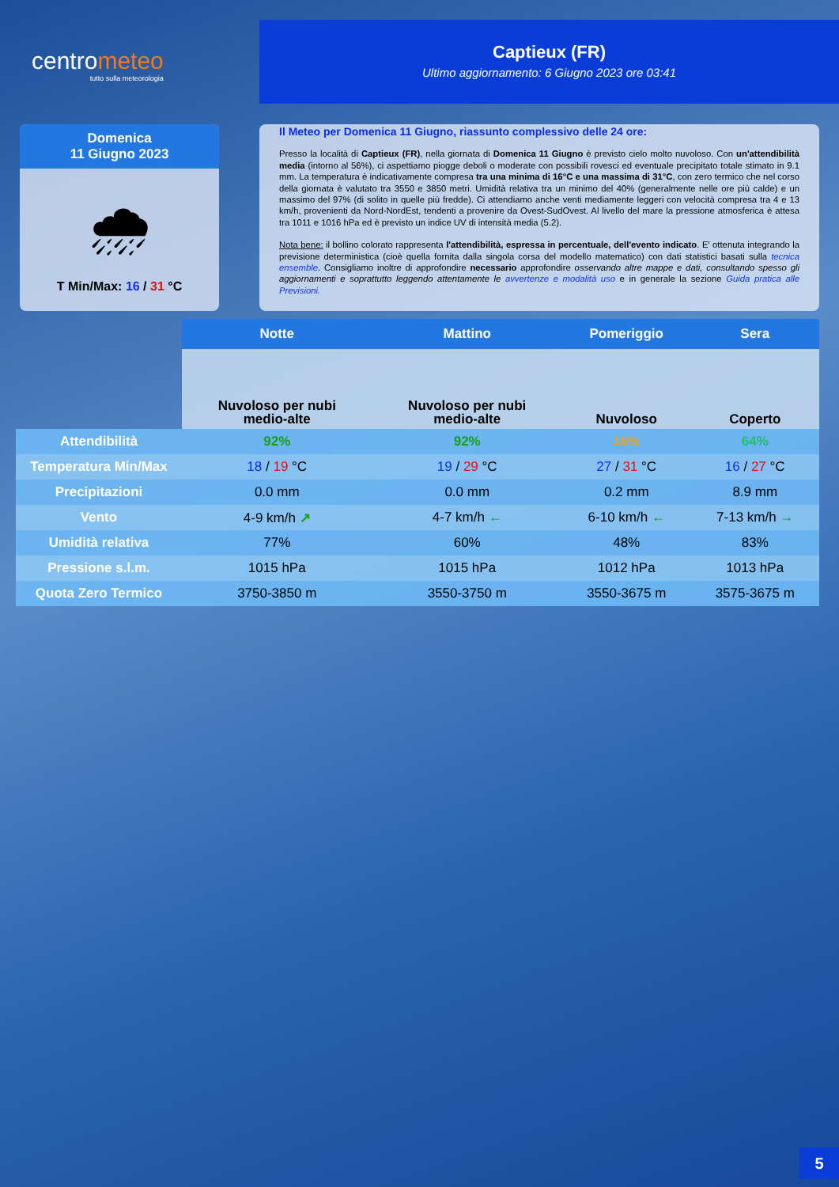centrometeo
tutto sulla meteorologia
Captieux (FR)
Ultimo aggiornamento: 6 Giugno 2023 ore 03:41
Domenica
11 Giugno 2023
🌧
T Min/Max: 16 / 31 °C
Il Meteo per Domenica 11 Giugno, riassunto complessivo delle 24 ore:
Presso la località di Captieux (FR), nella giornata di Domenica 11 Giugno è previsto cielo molto nuvoloso. Con un'attendibilità media (intorno al 56%), ci aspettiamo piogge deboli o moderate con possibili rovesci ed eventuale precipitato totale stimato in 9.1 mm. La temperatura è indicativamente compresa tra una minima di 16°C e una massima di 31°C, con zero termico che nel corso della giornata è valutato tra 3550 e 3850 metri. Umidità relativa tra un minimo del 40% (generalmente nelle ore più calde) e un massimo del 97% (di solito in quelle più fredde). Ci attendiamo anche venti mediamente leggeri con velocità compresa tra 4 e 13 km/h, provenienti da Nord-NordEst, tendenti a provenire da Ovest-SudOvest. Al livello del mare la pressione atmosferica è attesa tra 1011 e 1016 hPa ed è previsto un indice UV di intensità media (5.2).
Nota bene: il bollino colorato rappresenta l'attendibilità, espressa in percentuale, dell'evento indicato. E' ottenuta integrando la previsione deterministica (cioè quella fornita dalla singola corsa del modello matematico) con dati statistici basati sulla tecnica ensemble. Consigliamo inoltre di approfondire necessario approfondire osservando altre mappe e dati, consultando spesso gli aggiornamenti e soprattutto leggendo attentamente le avvertenze e modalità uso e in generale la sezione Guida pratica alle Previsioni.
| | Notte | Mattino | Pomeriggio | Sera |
| | Nuvoloso per nubi medio-alte | Nuvoloso per nubi medio-alte | Nuvoloso | Coperto |
| Attendibilità | 92% | 92% | 16% | 64% |
| Temperatura Min/Max | 18 / 19 °C | 19 / 29 °C | 27 / 31 °C | 16 / 27 °C |
| Precipitazioni | 0.0 mm | 0.0 mm | 0.2 mm | 8.9 mm |
| Vento | 4-9 km/h ↗ | 4-7 km/h ← | 6-10 km/h ← | 7-13 km/h → |
| Umidità relativa | 77% | 60% | 48% | 83% |
| Pressione s.l.m. | 1015 hPa | 1015 hPa | 1012 hPa | 1013 hPa |
| Quota Zero Termico | 3750-3850 m | 3550-3750 m | 3550-3675 m | 3575-3675 m |
5